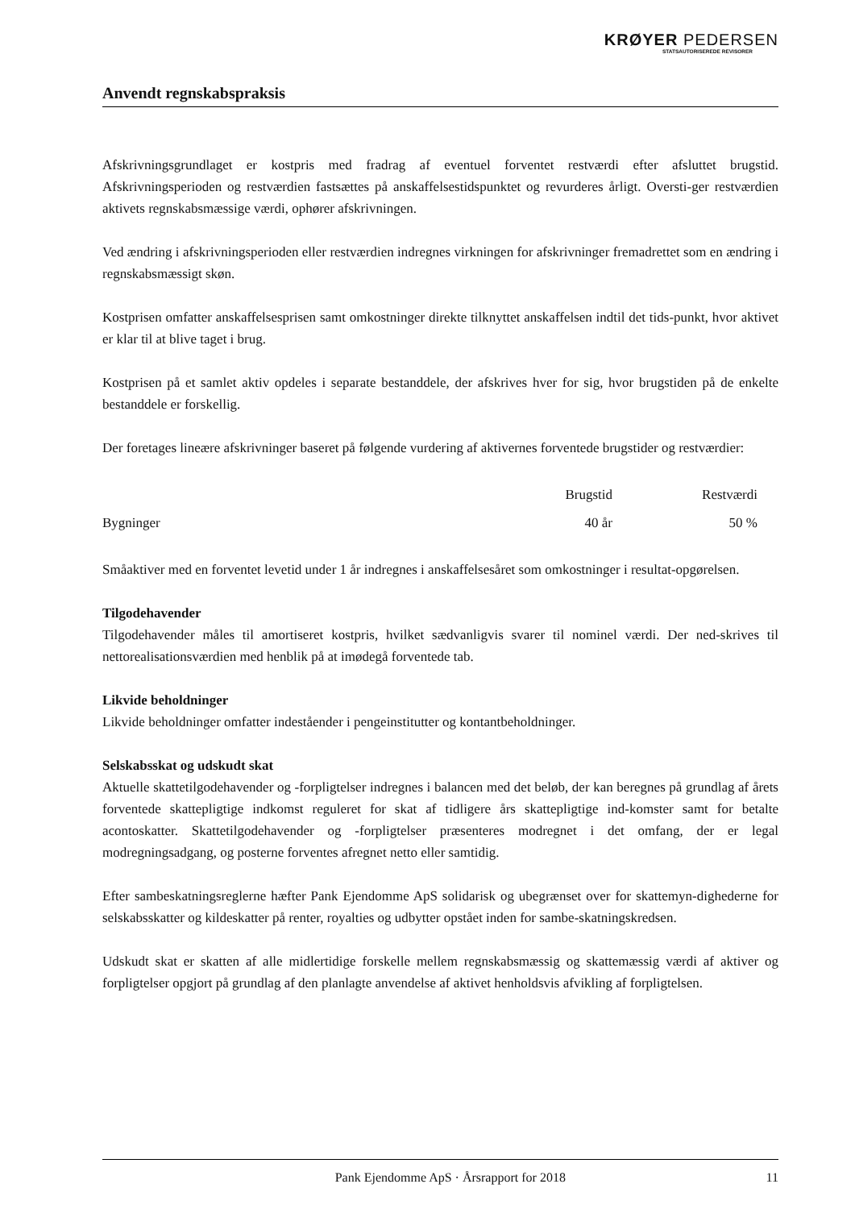KRØYER PEDERSEN
STATSAUTORISEREDE REVISORER
Anvendt regnskabspraksis
Afskrivningsgrundlaget er kostpris med fradrag af eventuel forventet restværdi efter afsluttet brugstid. Afskrivningsperioden og restværdien fastsættes på anskaffelsestidspunktet og revurderes årligt. Oversti-ger restværdien aktivets regnskabsmæssige værdi, ophører afskrivningen.
Ved ændring i afskrivningsperioden eller restværdien indregnes virkningen for afskrivninger fremadrettet som en ændring i regnskabsmæssigt skøn.
Kostprisen omfatter anskaffelsesprisen samt omkostninger direkte tilknyttet anskaffelsen indtil det tids-punkt, hvor aktivet er klar til at blive taget i brug.
Kostprisen på et samlet aktiv opdeles i separate bestanddele, der afskrives hver for sig, hvor brugstiden på de enkelte bestanddele er forskellig.
Der foretages lineære afskrivninger baseret på følgende vurdering af aktivernes forventede brugstider og restværdier:
| | Brugstid | Restværdi |
| Bygninger | 40 år | 50 % |
Småaktiver med en forventet levetid under 1 år indregnes i anskaffelsesåret som omkostninger i resultat-opgørelsen.
Tilgodehavender
Tilgodehavender måles til amortiseret kostpris, hvilket sædvanligvis svarer til nominel værdi. Der ned-skrives til nettorealisationsværdien med henblik på at imødegå forventede tab.
Likvide beholdninger
Likvide beholdninger omfatter indeståender i pengeinstitutter og kontantbeholdninger.
Selskabsskat og udskudt skat
Aktuelle skattetilgodehavender og -forpligtelser indregnes i balancen med det beløb, der kan beregnes på grundlag af årets forventede skattepligtige indkomst reguleret for skat af tidligere års skattepligtige ind-komster samt for betalte acontoskatter. Skattetilgodehavender og -forpligtelser præsenteres modregnet i det omfang, der er legal modregningsadgang, og posterne forventes afregnet netto eller samtidig.
Efter sambeskatningsreglerne hæfter Pank Ejendomme ApS solidarisk og ubegrænset over for skattemyn-dighederne for selskabsskatter og kildeskatter på renter, royalties og udbytter opstået inden for sambe-skatningskredsen.
Udskudt skat er skatten af alle midlertidige forskelle mellem regnskabsmæssig og skattemæssig værdi af aktiver og forpligtelser opgjort på grundlag af den planlagte anvendelse af aktivet henholdsvis afvikling af forpligtelsen.
Pank Ejendomme ApS · Årsrapport for 2018 11